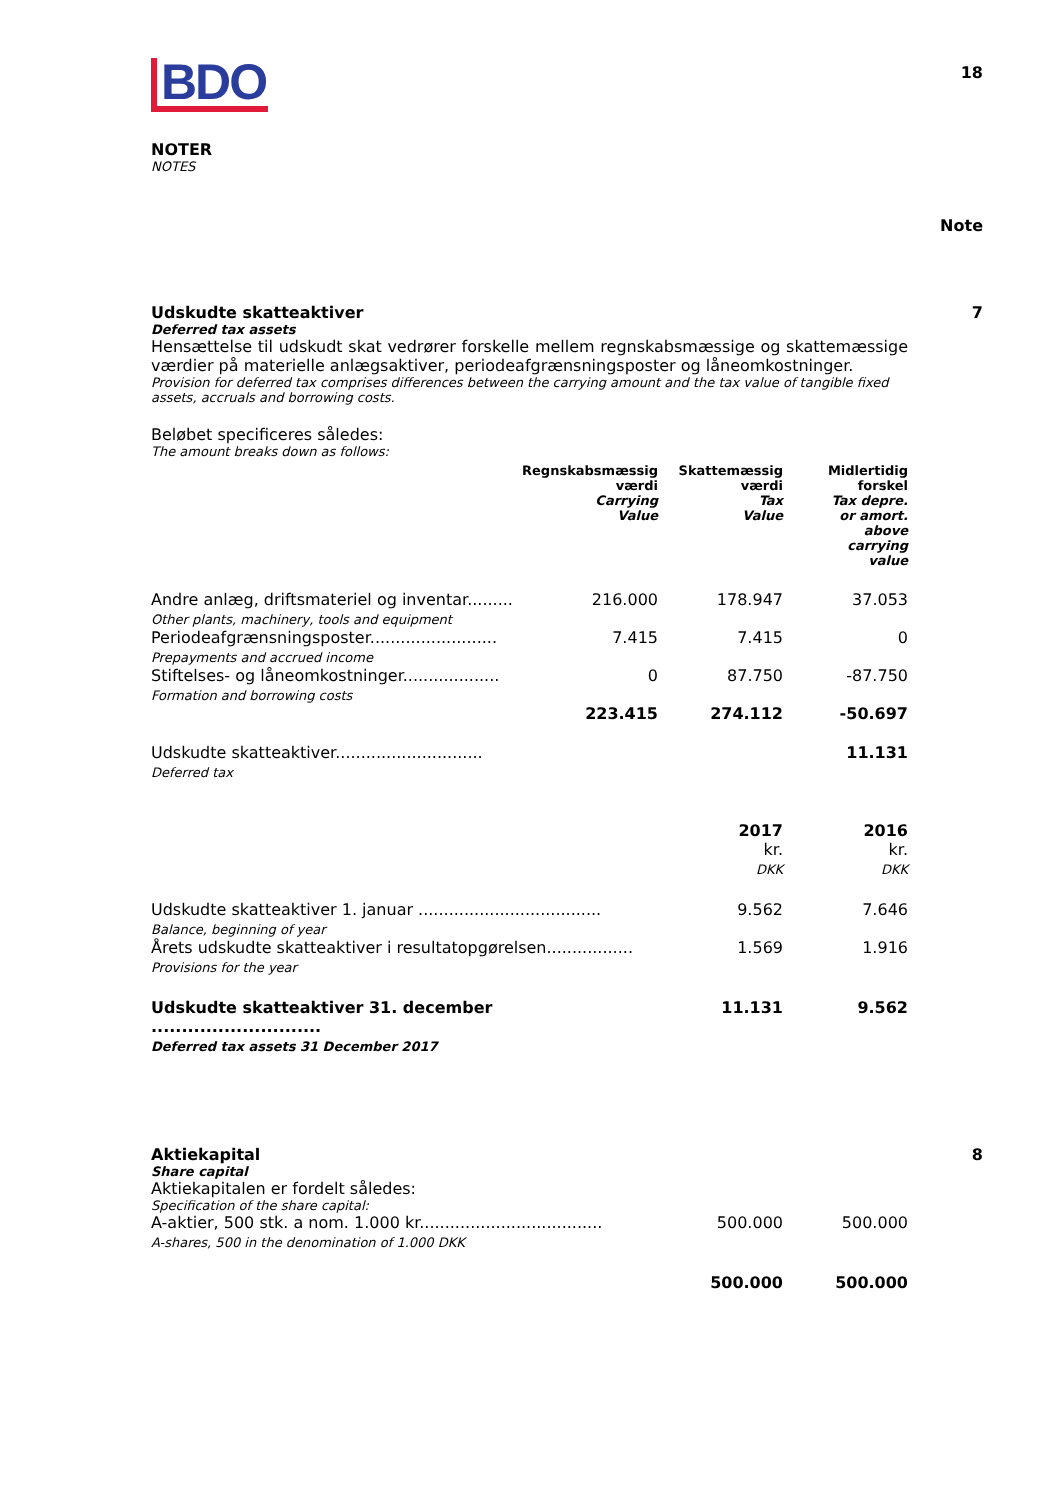18
BDO
NOTER
NOTES
Note
Udskudte skatteaktiver 7
Deferred tax assets
Hensættelse til udskudt skat vedrører forskelle mellem regnskabsmæssige og skattemæssige værdier på materielle anlægsaktiver, periodeafgrænsningsposter og låneomkostninger.
Provision for deferred tax comprises differences between the carrying amount and the tax value of tangible fixed assets, accruals and borrowing costs.
Beløbet specificeres således:
The amount breaks down as follows:
| | Regnskabsmæssig værdi Carrying Value | Skattemæssig værdi Tax Value | Midlertidig forskel Tax depre. or amort. above carrying value |
| Andre anlæg, driftsmateriel og inventar......... Other plants, machinery, tools and equipment | 216.000 | 178.947 | 37.053 |
| Periodeafgrænsningsposter......................... Prepayments and accrued income | 7.415 | 7.415 | 0 |
| Stiftelses- og låneomkostninger................... Formation and borrowing costs | 0 | 87.750 | -87.750 |
| | 223.415 | 274.112 | -50.697 |
| Udskudte skatteaktiver............................. Deferred tax | | | 11.131 |
| | 2017 kr. DKK | 2016 kr. DKK |
| Udskudte skatteaktiver 1. januar .................................... Balance, beginning of year | 9.562 | 7.646 |
| Årets udskudte skatteaktiver i resultatopgørelsen................. Provisions for the year | 1.569 | 1.916 |
| Udskudte skatteaktiver 31. december ............................ Deferred tax assets 31 December 2017 | 11.131 | 9.562 |
Aktiekapital 8
Share capital
Aktiekapitalen er fordelt således:
Specification of the share capital:
| A-aktier, 500 stk. a nom. 1.000 kr.................................... A-shares, 500 in the denomination of 1.000 DKK | 500.000 | 500.000 |
| | 500.000 | 500.000 |